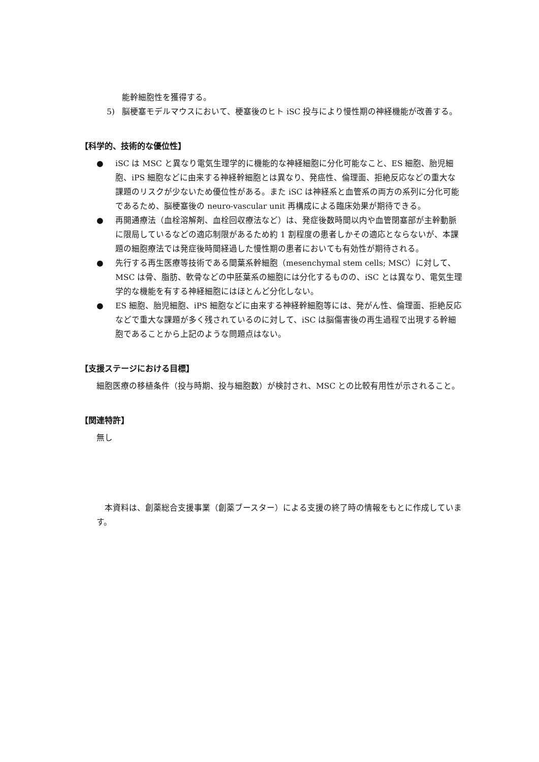能幹細胞性を獲得する。
5) 脳梗塞モデルマウスにおいて、梗塞後のヒト iSC 投与により慢性期の神経機能が改善する。
【科学的、技術的な優位性】
● iSC は MSC と異なり電気生理学的に機能的な神経細胞に分化可能なこと、ES 細胞、胎児細胞、iPS 細胞などに由来する神経幹細胞とは異なり、発癌性、倫理面、拒絶反応などの重大な課題のリスクが少ないため優位性がある。また iSC は神経系と血管系の両方の系列に分化可能であるため、脳梗塞後の neuro-vascular unit 再構成による臨床効果が期待できる。
● 再開通療法（血栓溶解剤、血栓回収療法など）は、発症後数時間以内や血管閉塞部が主幹動脈に限局しているなどの適応制限があるため約 1 割程度の患者しかその適応とならないが、本課題の細胞療法では発症後時間経過した慢性期の患者においても有効性が期待される。
● 先行する再生医療等技術である間葉系幹細胞（mesenchymal stem cells; MSC）に対して、MSC は骨、脂肪、軟骨などの中胚葉系の細胞には分化するものの、iSC とは異なり、電気生理学的な機能を有する神経細胞にはほとんど分化しない。
● ES 細胞、胎児細胞、iPS 細胞などに由来する神経幹細胞等には、発がん性、倫理面、拒絶反応などで重大な課題が多く残されているのに対して、iSC は脳傷害後の再生過程で出現する幹細胞であることから上記のような問題点はない。
【支援ステージにおける目標】
細胞医療の移植条件（投与時期、投与細胞数）が検討され、MSC との比較有用性が示されること。
【関連特許】
無し
本資料は、創薬総合支援事業（創薬ブースター）による支援の終了時の情報をもとに作成しています。